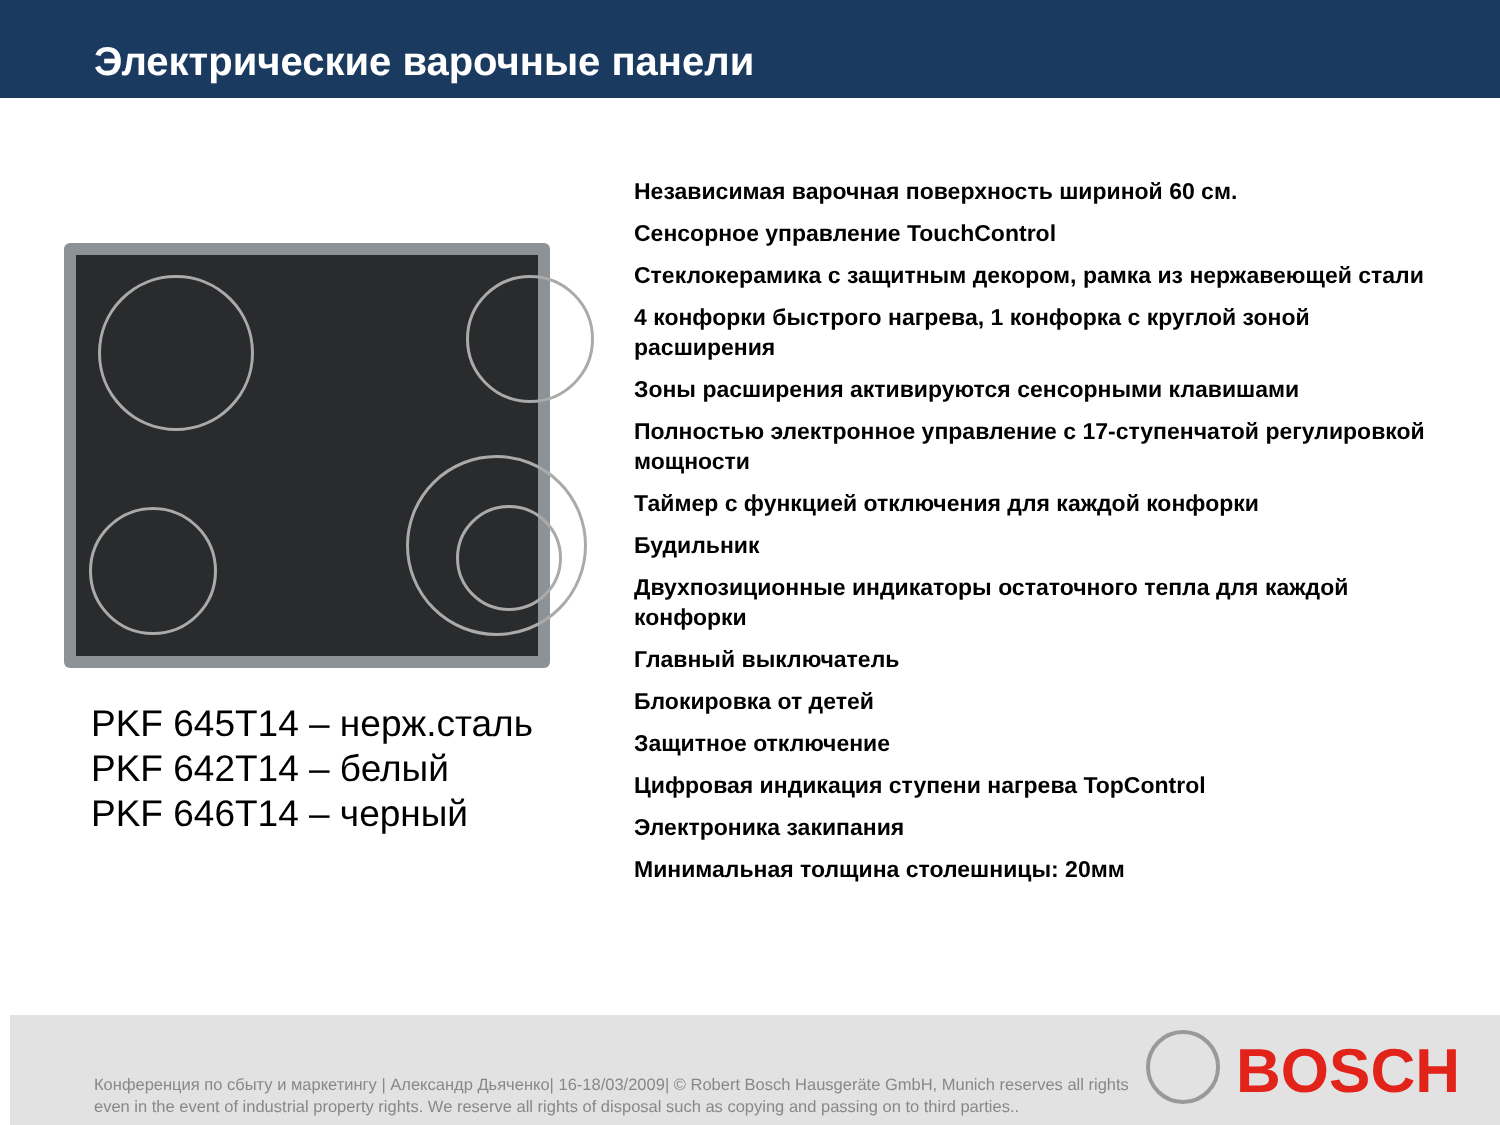Электрические варочные панели
PKF 645T14 – нерж.сталь
PKF 642T14 – белый
PKF 646T14 – черный
Независимая варочная поверхность шириной 60 см.
Сенсорное управление TouchControl
Стеклокерамика с защитным декором, рамка из нержавеющей стали
4 конфорки быстрого нагрева, 1 конфорка с круглой зоной расширения
Зоны расширения активируются сенсорными клавишами
Полностью электронное управление с 17-ступенчатой регулировкой мощности
Таймер с функцией отключения для каждой конфорки
Будильник
Двухпозиционные индикаторы остаточного тепла для каждой конфорки
Главный выключатель
Блокировка от детей
Защитное отключение
Цифровая индикация ступени нагрева TopControl
Электроника закипания
Минимальная толщина столешницы: 20мм
Конференция по сбыту и маркетингу | Александр Дьяченко| 16-18/03/2009| © Robert Bosch Hausgeräte GmbH, Munich reserves all rights even in the event of industrial property rights. We reserve all rights of disposal such as copying and passing on to third parties..
BOSCH